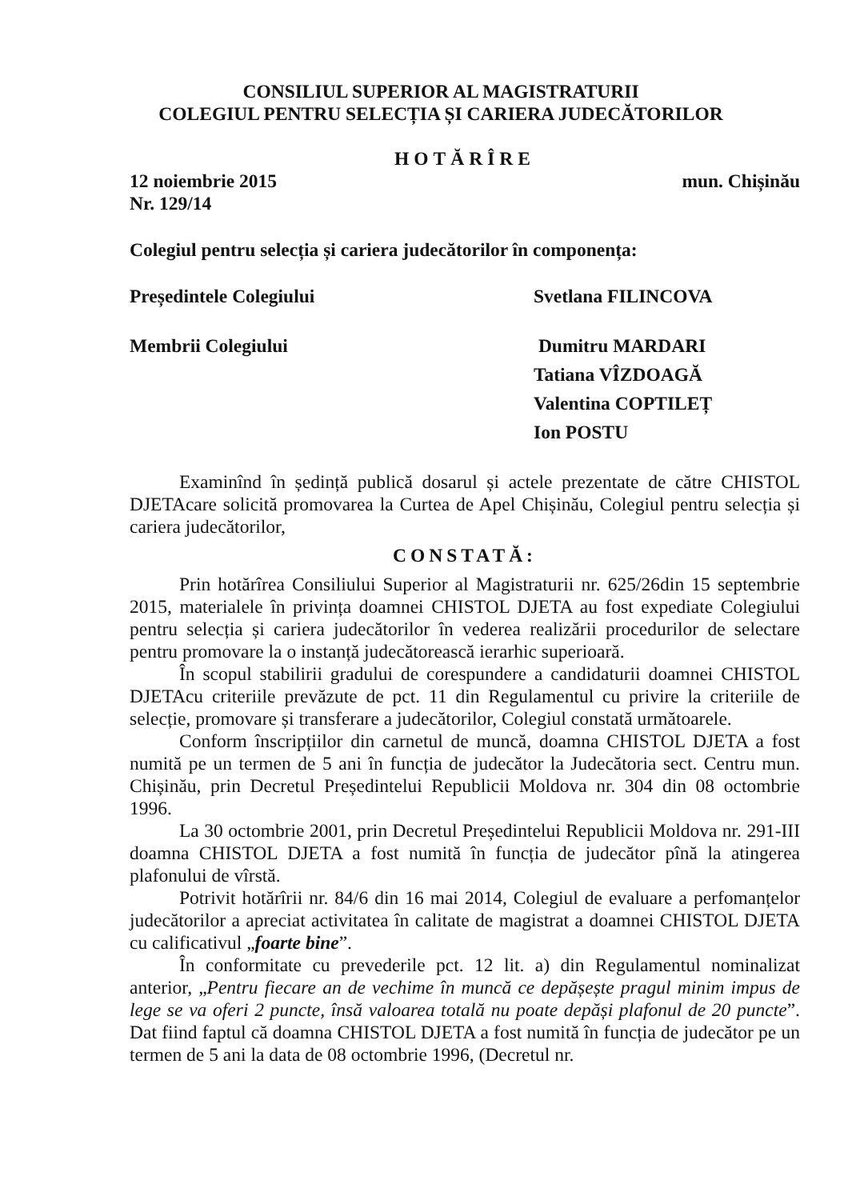CONSILIUL SUPERIOR AL MAGISTRATURII
COLEGIUL PENTRU SELECȚIA ȘI CARIERA JUDECĂTORILOR
HOTĂRÎRE
12 noiembrie 2015 mun. Chișinău
Nr. 129/14
Colegiul pentru selecția și cariera judecătorilor în componența:
Președintele Colegiului Svetlana FILINCOVA
Membrii Colegiului Dumitru MARDARI
Tatiana VÎZDOAGĂ
Valentina COPTILEȚ
Ion POSTU
Examinînd în ședință publică dosarul și actele prezentate de către CHISTOL DJETAcare solicită promovarea la Curtea de Apel Chișinău, Colegiul pentru selecția și cariera judecătorilor,
CONSTATĂ:
Prin hotărîrea Consiliului Superior al Magistraturii nr. 625/26din 15 septembrie 2015, materialele în privința doamnei CHISTOL DJETA au fost expediate Colegiului pentru selecția și cariera judecătorilor în vederea realizării procedurilor de selectare pentru promovare la o instanță judecătorească ierarhic superioară.
În scopul stabilirii gradului de corespundere a candidaturii doamnei CHISTOL DJETAcu criteriile prevăzute de pct. 11 din Regulamentul cu privire la criteriile de selecție, promovare și transferare a judecătorilor, Colegiul constată următoarele.
Conform înscripțiilor din carnetul de muncă, doamna CHISTOL DJETA a fost numită pe un termen de 5 ani în funcția de judecător la Judecătoria sect. Centru mun. Chișinău, prin Decretul Președintelui Republicii Moldova nr. 304 din 08 octombrie 1996.
La 30 octombrie 2001, prin Decretul Președintelui Republicii Moldova nr. 291-III doamna CHISTOL DJETA a fost numită în funcția de judecător pînă la atingerea plafonului de vîrstă.
Potrivit hotărîrii nr. 84/6 din 16 mai 2014, Colegiul de evaluare a perfomanțelor judecătorilor a apreciat activitatea în calitate de magistrat a doamnei CHISTOL DJETA cu calificativul „foarte bine”.
În conformitate cu prevederile pct. 12 lit. a) din Regulamentul nominalizat anterior, „Pentru fiecare an de vechime în muncă ce depășește pragul minim impus de lege se va oferi 2 puncte, însă valoarea totală nu poate depăși plafonul de 20 puncte”. Dat fiind faptul că doamna CHISTOL DJETA a fost numită în funcția de judecător pe un termen de 5 ani la data de 08 octombrie 1996, (Decretul nr.